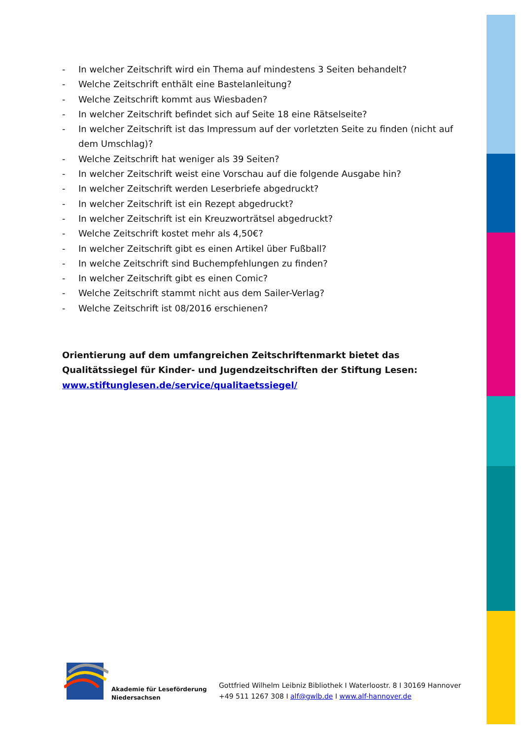- In welcher Zeitschrift wird ein Thema auf mindestens 3 Seiten behandelt?
- Welche Zeitschrift enthält eine Bastelanleitung?
- Welche Zeitschrift kommt aus Wiesbaden?
- In welcher Zeitschrift befindet sich auf Seite 18 eine Rätselseite?
- In welcher Zeitschrift ist das Impressum auf der vorletzten Seite zu finden (nicht auf dem Umschlag)?
- Welche Zeitschrift hat weniger als 39 Seiten?
- In welcher Zeitschrift weist eine Vorschau auf die folgende Ausgabe hin?
- In welcher Zeitschrift werden Leserbriefe abgedruckt?
- In welcher Zeitschrift ist ein Rezept abgedruckt?
- In welcher Zeitschrift ist ein Kreuzworträtsel abgedruckt?
- Welche Zeitschrift kostet mehr als 4,50€?
- In welcher Zeitschrift gibt es einen Artikel über Fußball?
- In welche Zeitschrift sind Buchempfehlungen zu finden?
- In welcher Zeitschrift gibt es einen Comic?
- Welche Zeitschrift stammt nicht aus dem Sailer-Verlag?
- Welche Zeitschrift ist 08/2016 erschienen?
Orientierung auf dem umfangreichen Zeitschriftenmarkt bietet das Qualitätssiegel für Kinder- und Jugendzeitschriften der Stiftung Lesen:
www.stiftunglesen.de/service/qualitaetssiegel/
Akademie für Leseförderung
Niedersachsen
Gottfried Wilhelm Leibniz Bibliothek I Waterloostr. 8 I 30169 Hannover
+49 511 1267 308 I alf@gwlb.de I www.alf-hannover.de